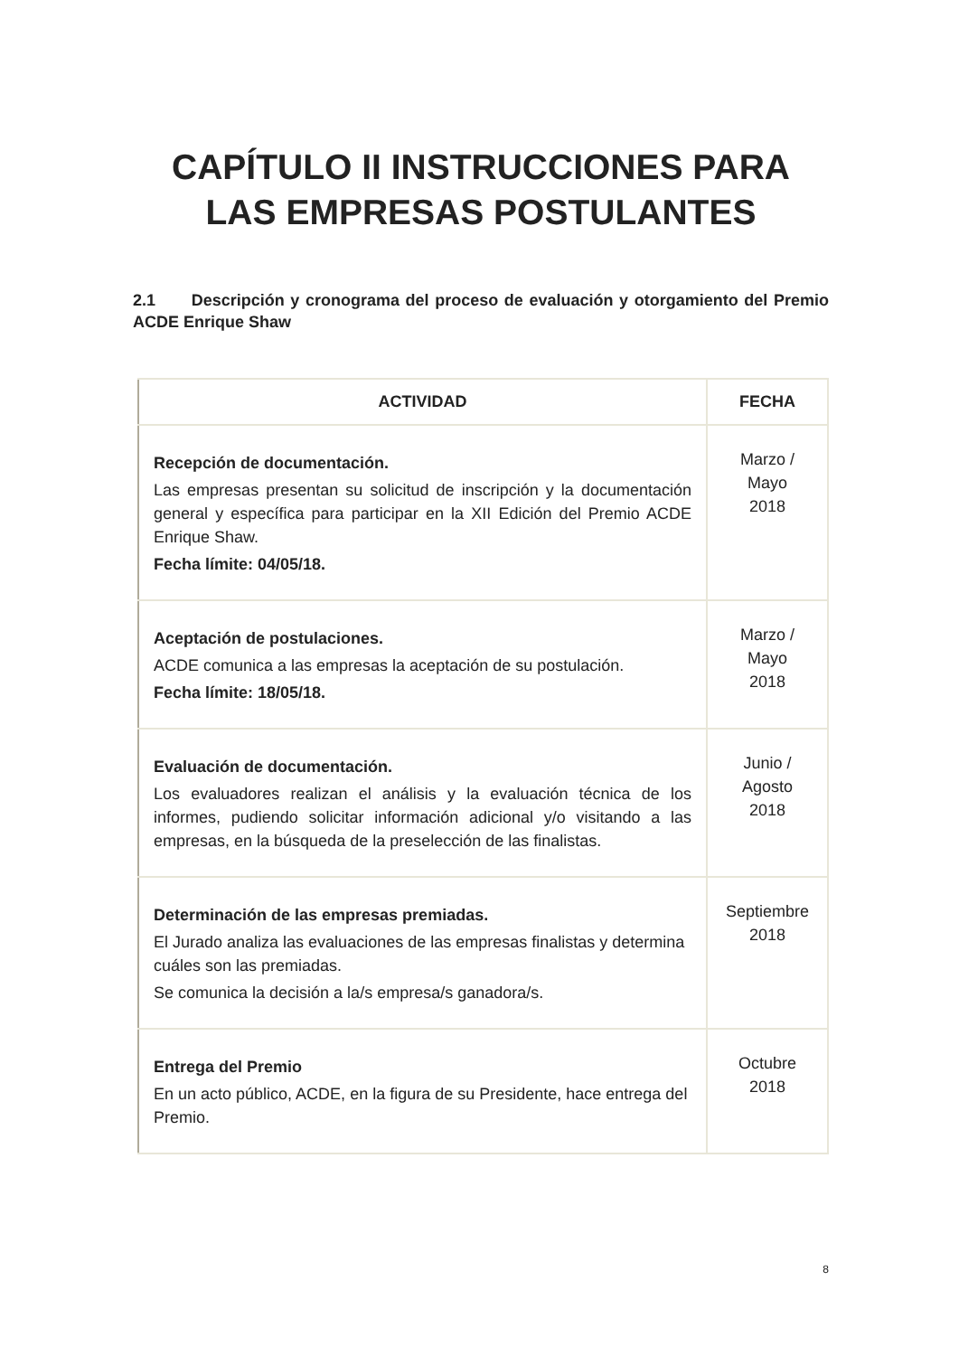CAPÍTULO II INSTRUCCIONES PARA LAS EMPRESAS POSTULANTES
2.1 Descripción y cronograma del proceso de evaluación y otorgamiento del Premio ACDE Enrique Shaw
| ACTIVIDAD | FECHA |
| --- | --- |
| Recepción de documentación. Las empresas presentan su solicitud de inscripción y la documentación general y específica para participar en la XII Edición del Premio ACDE Enrique Shaw. Fecha límite: 04/05/18. | Marzo / Mayo 2018 |
| Aceptación de postulaciones. ACDE comunica a las empresas la aceptación de su postulación. Fecha límite: 18/05/18. | Marzo / Mayo 2018 |
| Evaluación de documentación. Los evaluadores realizan el análisis y la evaluación técnica de los informes, pudiendo solicitar información adicional y/o visitando a las empresas, en la búsqueda de la preselección de las finalistas. | Junio / Agosto 2018 |
| Determinación de las empresas premiadas. El Jurado analiza las evaluaciones de las empresas finalistas y determina cuáles son las premiadas. Se comunica la decisión a la/s empresa/s ganadora/s. | Septiembre 2018 |
| Entrega del Premio En un acto público, ACDE, en la figura de su Presidente, hace entrega del Premio. | Octubre 2018 |
8